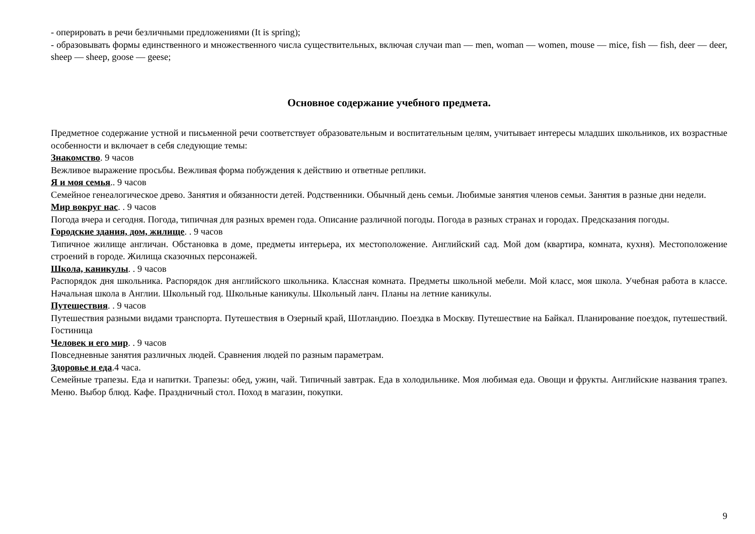- оперировать в речи безличными предложениями (It is spring);
- образовывать формы единственного и множественного числа существительных, включая случаи man — men, woman — women, mouse — mice, fish — fish, deer — deer, sheep — sheep, goose — geese;
Основное содержание учебного предмета.
Предметное содержание устной и письменной речи соответствует образовательным и воспитательным целям, учитывает интересы младших школьников, их возрастные особенности и включает в себя следующие темы:
Знакомство. 9 часов
Вежливое выражение просьбы. Вежливая форма побуждения к действию и ответные реплики.
Я и моя семья.. 9 часов
Семейное генеалогическое древо. Занятия и обязанности детей. Родственники. Обычный день семьи. Любимые занятия членов семьи. Занятия в разные дни недели.
Мир вокруг нас. . 9 часов
Погода вчера и сегодня. Погода, типичная для разных времен года. Описание различной погоды. Погода в разных странах и городах. Предсказания погоды.
Городские здания, дом, жилище. . 9 часов
Типичное жилище англичан. Обстановка в доме, предметы интерьера, их местоположение. Английский сад. Мой дом (квартира, комната, кухня). Местоположение строений в городе. Жилища сказочных персонажей.
Школа, каникулы. . 9 часов
Распорядок дня школьника. Распорядок дня английского школьника. Классная комната. Предметы школьной мебели. Мой класс, моя школа. Учебная работа в классе. Начальная школа в Англии. Школьный год. Школьные каникулы. Школьный ланч. Планы на летние каникулы.
Путешествия. . 9 часов
Путешествия разными видами транспорта. Путешествия в Озерный край, Шотландию. Поездка в Москву. Путешествие на Байкал. Планирование поездок, путешествий. Гостиница
Человек и его мир. . 9 часов
Повседневные занятия различных людей. Сравнения людей по разным параметрам.
Здоровье и еда.4 часа.
Семейные трапезы. Еда и напитки. Трапезы: обед, ужин, чай. Типичный завтрак. Еда в холодильнике. Моя любимая еда. Овощи и фрукты. Английские названия трапез. Меню. Выбор блюд. Кафе. Праздничный стол. Поход в магазин, покупки.
9